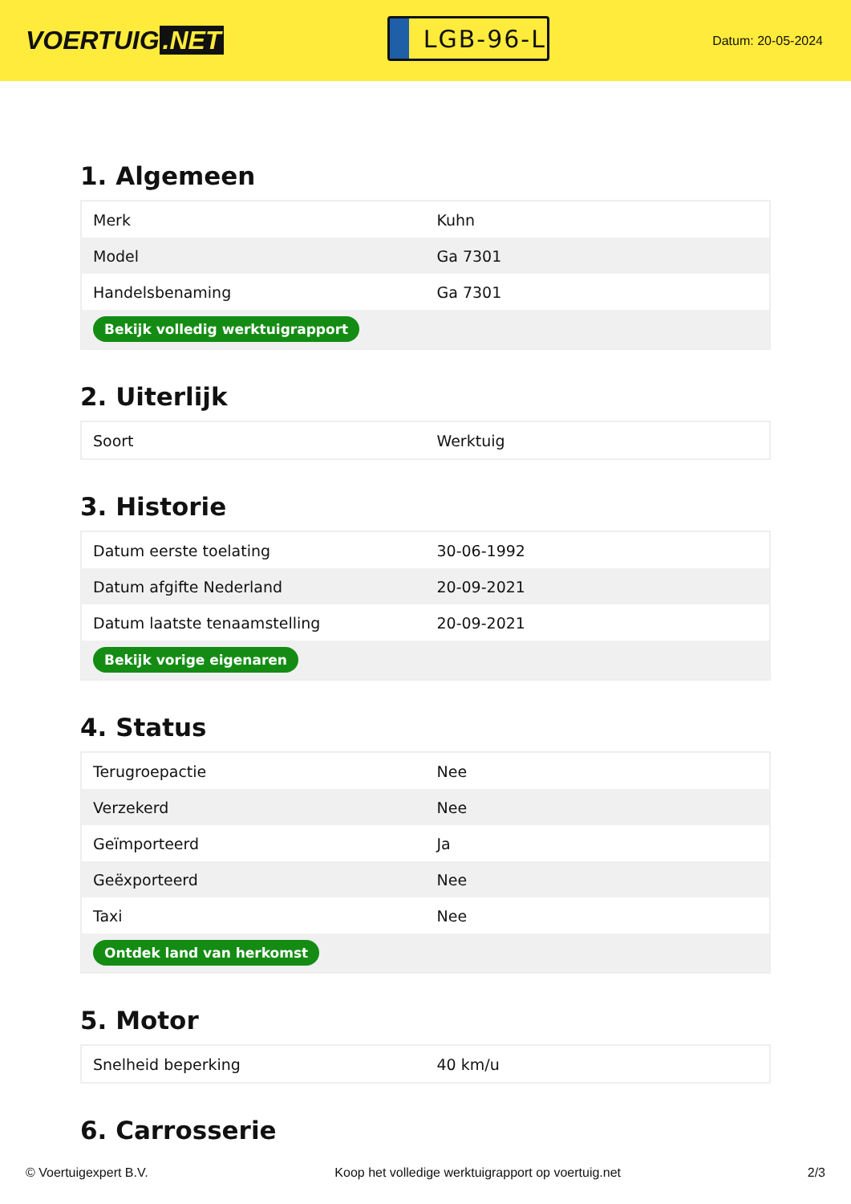VOERTUIG.NET
LGB-96-L
Datum: 20-05-2024
1. Algemeen
| Merk | Kuhn |
| Model | Ga 7301 |
| Handelsbenaming | Ga 7301 |
| Bekijk volledig werktuigrapport | |
2. Uiterlijk
| Soort | Werktuig |
3. Historie
| Datum eerste toelating | 30-06-1992 |
| Datum afgifte Nederland | 20-09-2021 |
| Datum laatste tenaamstelling | 20-09-2021 |
| Bekijk vorige eigenaren | |
4. Status
| Terugroepactie | Nee |
| Verzekerd | Nee |
| Geïmporteerd | Ja |
| Geëxporteerd | Nee |
| Taxi | Nee |
| Ontdek land van herkomst | |
5. Motor
| Snelheid beperking | 40 km/u |
6. Carrosserie
© Voertuigexpert B.V. Koop het volledige werktuigrapport op voertuig.net 2/3